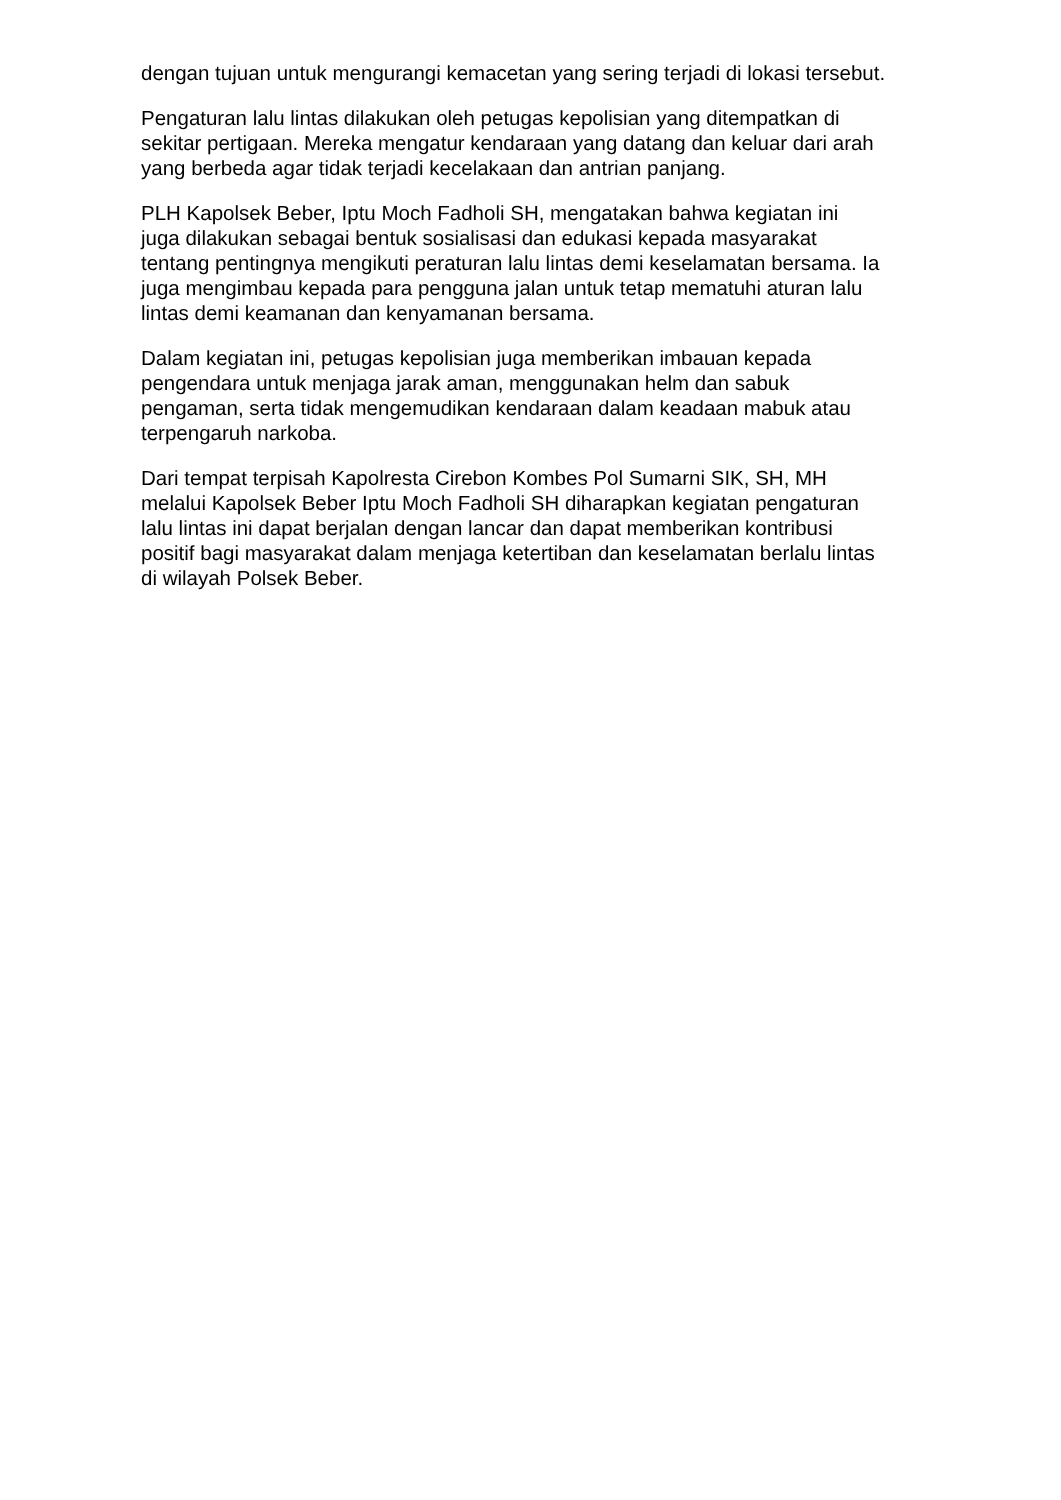dengan tujuan untuk mengurangi kemacetan yang sering terjadi di lokasi tersebut.
Pengaturan lalu lintas dilakukan oleh petugas kepolisian yang ditempatkan di
sekitar pertigaan. Mereka mengatur kendaraan yang datang dan keluar dari arah
yang berbeda agar tidak terjadi kecelakaan dan antrian panjang.
PLH Kapolsek Beber, Iptu Moch Fadholi SH, mengatakan bahwa kegiatan ini
juga dilakukan sebagai bentuk sosialisasi dan edukasi kepada masyarakat
tentang pentingnya mengikuti peraturan lalu lintas demi keselamatan bersama. Ia
juga mengimbau kepada para pengguna jalan untuk tetap mematuhi aturan lalu
lintas demi keamanan dan kenyamanan bersama.
Dalam kegiatan ini, petugas kepolisian juga memberikan imbauan kepada
pengendara untuk menjaga jarak aman, menggunakan helm dan sabuk
pengaman, serta tidak mengemudikan kendaraan dalam keadaan mabuk atau
terpengaruh narkoba.
Dari tempat terpisah Kapolresta Cirebon Kombes Pol Sumarni SIK, SH, MH
melalui Kapolsek Beber Iptu Moch Fadholi SH diharapkan kegiatan pengaturan
lalu lintas ini dapat berjalan dengan lancar dan dapat memberikan kontribusi
positif bagi masyarakat dalam menjaga ketertiban dan keselamatan berlalu lintas
di wilayah Polsek Beber.